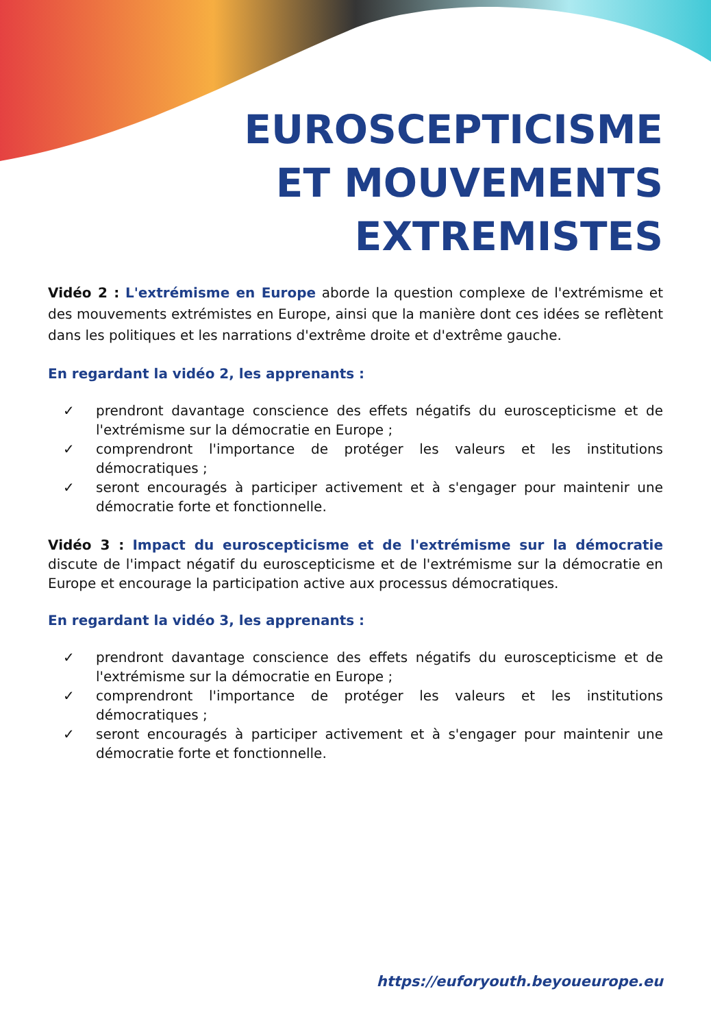EUROSCEPTICISME
ET MOUVEMENTS
EXTREMISTES
Vidéo 2 : L'extrémisme en Europe aborde la question complexe de l'extrémisme et des mouvements extrémistes en Europe, ainsi que la manière dont ces idées se reflètent dans les politiques et les narrations d'extrême droite et d'extrême gauche.
En regardant la vidéo 2, les apprenants :
✓ prendront davantage conscience des effets négatifs du euroscepticisme et de l'extrémisme sur la démocratie en Europe ;
✓ comprendront l'importance de protéger les valeurs et les institutions démocratiques ;
✓ seront encouragés à participer activement et à s'engager pour maintenir une démocratie forte et fonctionnelle.
Vidéo 3 : Impact du euroscepticisme et de l'extrémisme sur la démocratie discute de l'impact négatif du euroscepticisme et de l'extrémisme sur la démocratie en Europe et encourage la participation active aux processus démocratiques.
En regardant la vidéo 3, les apprenants :
✓ prendront davantage conscience des effets négatifs du euroscepticisme et de l'extrémisme sur la démocratie en Europe ;
✓ comprendront l'importance de protéger les valeurs et les institutions démocratiques ;
✓ seront encouragés à participer activement et à s'engager pour maintenir une démocratie forte et fonctionnelle.
https://euforyouth.beyoueurope.eu